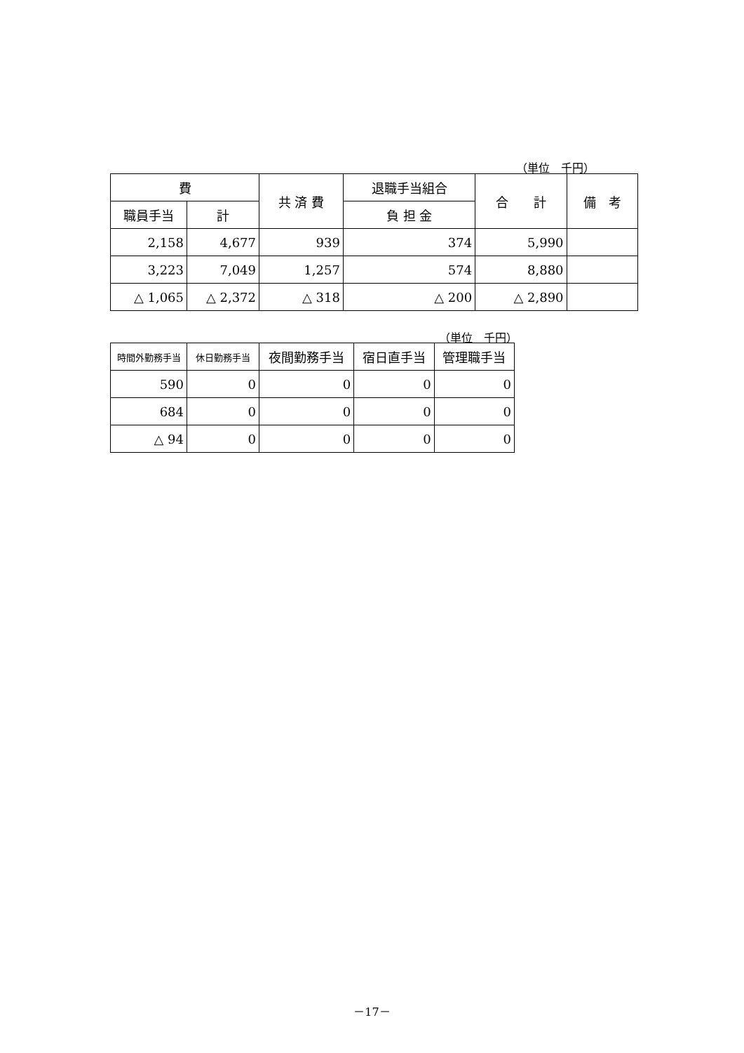（単位　千円）
| 費 | | 共 済 費 | 退職手当組合 | 合 計 | 備 考 |
| --- | --- | --- | --- | --- | --- |
| 職員手当 | 計 | | 負 担 金 | | |
| 2,158 | 4,677 | 939 | 374 | 5,990 | |
| 3,223 | 7,049 | 1,257 | 574 | 8,880 | |
| △ 1,065 | △ 2,372 | △ 318 | △ 200 | △ 2,890 | |
（単位　千円）
| 時間外勤務手当 | 休日勤務手当 | 夜間勤務手当 | 宿日直手当 | 管理職手当 |
| --- | --- | --- | --- | --- |
| 590 | 0 | 0 | 0 | 0 |
| 684 | 0 | 0 | 0 | 0 |
| △ 94 | 0 | 0 | 0 | 0 |
－17－